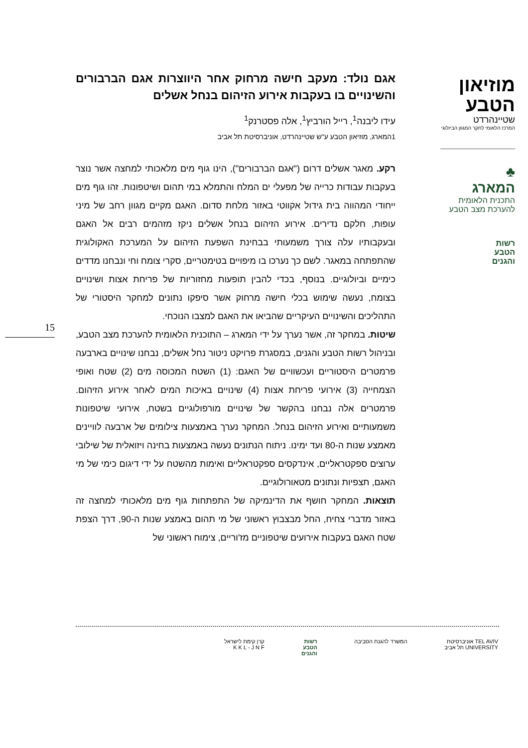אגם נולד: מעקב חישה מרחוק אחר היווצרות אגם הברבורים והשינויים בו בעקבות אירוע הזיהום בנחל אשלים
עידו ליבנה<sup>1</sup>, רייל הורביץ<sup>1</sup>, אלה פסטרנק<sup>1</sup>
1המארג, מוזיאון הטבע ע"ש שטיינהרדט, אוניברסיטת תל אביב
רקע. מאגר אשלים דרום ("אגם הברבורים"), הינו גוף מים מלאכותי למחצה אשר נוצר בעקבות עבודות כרייה של מפעלי ים המלח והתמלא במי תהום ושיטפונות. זהו גוף מים ייחודי המהווה בית גידול אקווטי באזור מלחת סדום. האגם מקיים מגוון רחב של מיני עופות, חלקם נדירים. אירוע הזיהום בנחל אשלים ניקז מזהמים רבים אל האגם ובעקבותיו עלה צורך משמעותי בבחינת השפעת הזיהום על המערכת האקולוגית שהתפתחה במאגר. לשם כך נערכו בו מיפויים בטימטריים, סקרי צומח וחי ונבחנו מדדים כימיים וביולוגיים. בנוסף, בכדי להבין תופעות מחזוריות של פריחת אצות ושינויים בצומח, נעשה שימוש בכלי חישה מרחוק אשר סיפקו נתונים למחקר היסטורי של התהליכים והשינויים העיקריים שהביאו את האגם למצבו הנוכחי.
שיטות. במחקר זה, אשר נערך על ידי המארג – התוכנית הלאומית להערכת מצב הטבע, ובניהול רשות הטבע והגנים, במסגרת פרויקט ניטור נחל אשלים, נבחנו שינויים בארבעה פרמטרים היסטוריים ועכשוויים של האגם: (1) השטח המכוסה מים (2) שטח ואופי הצמחייה (3) אירועי פריחת אצות (4) שינויים באיכות המים לאחר אירוע הזיהום. פרמטרים אלה נבחנו בהקשר של שינויים מורפולוגיים בשטח, אירועי שיטפונות משמעותיים ואירוע הזיהום בנחל. המחקר נערך באמצעות צילומים של ארבעה לוויינים מאמצע שנות ה-80 ועד ימינו. ניתוח הנתונים נעשה באמצעות בחינה ויזואלית של שילובי ערוצים ספקטראליים, אינדקסים ספקטראליים ואימות מהשטח על ידי דיגום כימי של מי האגם, תצפיות ונתונים מטאורולוגיים.
תוצאות. המחקר חושף את הדינמיקה של התפתחות גוף מים מלאכותי למחצה זה באזור מדברי צחיח, החל מבצבוץ ראשוני של מי תהום באמצע שנות ה-90, דרך הצפת שטח האגם בעקבות אירועים שיטפוניים מז'וריים, צימוח ראשוני של
מוזיאון
הטבע
שטיינהרדט
המרכז הלאומי לחקר המגוון הביולוגי
♣
המארג
התכנית הלאומית
להערכת מצב הטבע
רשות
הטבע
והגנים
15
TEL AVIV אוניברסיטת
UNIVERSITY תל אביב
המשרד להגנת הסביבה רשות
הטבע
והגנים
קרן קימת לישראל
K K L - J N F